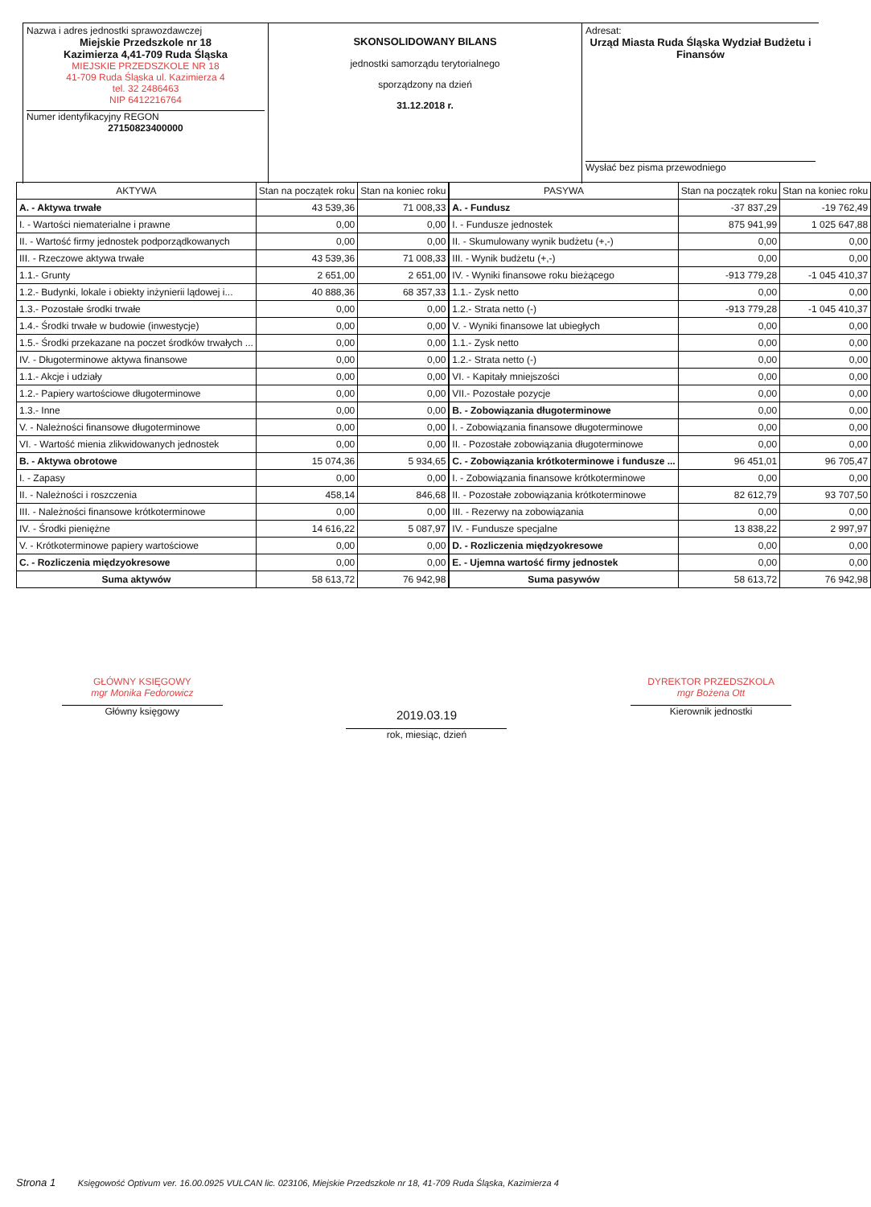Nazwa i adres jednostki sprawozdawczej
Miejskie Przedszkole nr 18
Kazimierza 4,41-709 Ruda Śląska
MIEJSKIE PRZEDSZKOLE NR 18
41-709 Ruda Śląska ul. Kazimierza 4
tel. 32 2486463
NIP 6412216764
Numer identyfikacyjny REGON
27150823400000
SKONSOLIDOWANY BILANS
jednostki samorządu terytorialnego
sporządzony na dzień
31.12.2018 r.
Adresat:
Urząd Miasta Ruda Śląska Wydział Budżetu i Finansów
Wysłać bez pisma przewodniego
| AKTYWA | Stan na początek roku | Stan na koniec roku |
| --- | --- | --- |
| A. - Aktywa trwałe | 43 539,36 | 71 008,33 |
| I. - Wartości niematerialne i prawne | 0,00 | 0,00 |
| II. - Wartość firmy jednostek podporządkowanych | 0,00 | 0,00 |
| III. - Rzeczowe aktywa trwałe | 43 539,36 | 71 008,33 |
| 1.1.- Grunty | 2 651,00 | 2 651,00 |
| 1.2.- Budynki, lokale i obiekty inżynierii lądowej i... | 40 888,36 | 68 357,33 |
| 1.3.- Pozostałe środki trwałe | 0,00 | 0,00 |
| 1.4.- Środki trwałe w budowie (inwestycje) | 0,00 | 0,00 |
| 1.5.- Środki przekazane na poczet środków trwałych ... | 0,00 | 0,00 |
| IV. - Długoterminowe aktywa finansowe | 0,00 | 0,00 |
| 1.1.- Akcje i udziały | 0,00 | 0,00 |
| 1.2.- Papiery wartościowe długoterminowe | 0,00 | 0,00 |
| 1.3.- Inne | 0,00 | 0,00 |
| V. - Należności finansowe długoterminowe | 0,00 | 0,00 |
| VI. - Wartość mienia zlikwidowanych jednostek | 0,00 | 0,00 |
| B. - Aktywa obrotowe | 15 074,36 | 5 934,65 |
| I. - Zapasy | 0,00 | 0,00 |
| II. - Należności i roszczenia | 458,14 | 846,68 |
| III. - Należności finansowe krótkoterminowe | 0,00 | 0,00 |
| IV. - Środki pieniężne | 14 616,22 | 5 087,97 |
| V. - Krótkoterminowe papiery wartościowe | 0,00 | 0,00 |
| C. - Rozliczenia międzyokresowe | 0,00 | 0,00 |
| Suma aktywów | 58 613,72 | 76 942,98 |
| PASYWA | Stan na początek roku | Stan na koniec roku |
| --- | --- | --- |
| A. - Fundusz | -37 837,29 | -19 762,49 |
| I. - Fundusze jednostek | 875 941,99 | 1 025 647,88 |
| II. - Skumulowany wynik budżetu (+,-) | 0,00 | 0,00 |
| III. - Wynik budżetu (+,-) | 0,00 | 0,00 |
| IV. - Wyniki finansowe roku bieżącego | -913 779,28 | -1 045 410,37 |
| 1.1.- Zysk netto | 0,00 | 0,00 |
| 1.2.- Strata netto (-) | -913 779,28 | -1 045 410,37 |
| V. - Wyniki finansowe lat ubiegłych | 0,00 | 0,00 |
| 1.1.- Zysk netto | 0,00 | 0,00 |
| 1.2.- Strata netto (-) | 0,00 | 0,00 |
| VI. - Kapitały mniejszości | 0,00 | 0,00 |
| VII.- Pozostałe pozycje | 0,00 | 0,00 |
| B. - Zobowiązania długoterminowe | 0,00 | 0,00 |
| I. - Zobowiązania finansowe długoterminowe | 0,00 | 0,00 |
| II. - Pozostałe zobowiązania długoterminowe | 0,00 | 0,00 |
| C. - Zobowiązania krótkoterminowe i fundusze ... | 96 451,01 | 96 705,47 |
| I. - Zobowiązania finansowe krótkoterminowe | 0,00 | 0,00 |
| II. - Pozostałe zobowiązania krótkoterminowe | 82 612,79 | 93 707,50 |
| III. - Rezerwy na zobowiązania | 0,00 | 0,00 |
| IV. - Fundusze specjalne | 13 838,22 | 2 997,97 |
| D. - Rozliczenia międzyokresowe | 0,00 | 0,00 |
| E. - Ujemna wartość firmy jednostek | 0,00 | 0,00 |
| Suma pasywów | 58 613,72 | 76 942,98 |
GŁÓWNY KSIĘGOWY
mgr Monika Fedorowicz
Główny księgowy
2019.03.19
rok, miesiąc, dzień
DYREKTOR PRZEDSZKOLA
mgr Bożena Ott
Kierownik jednostki
Strona 1 Księgowość Optivum ver. 16.00.0925 VULCAN lic. 023106, Miejskie Przedszkole nr 18, 41-709 Ruda Śląska, Kazimierza 4